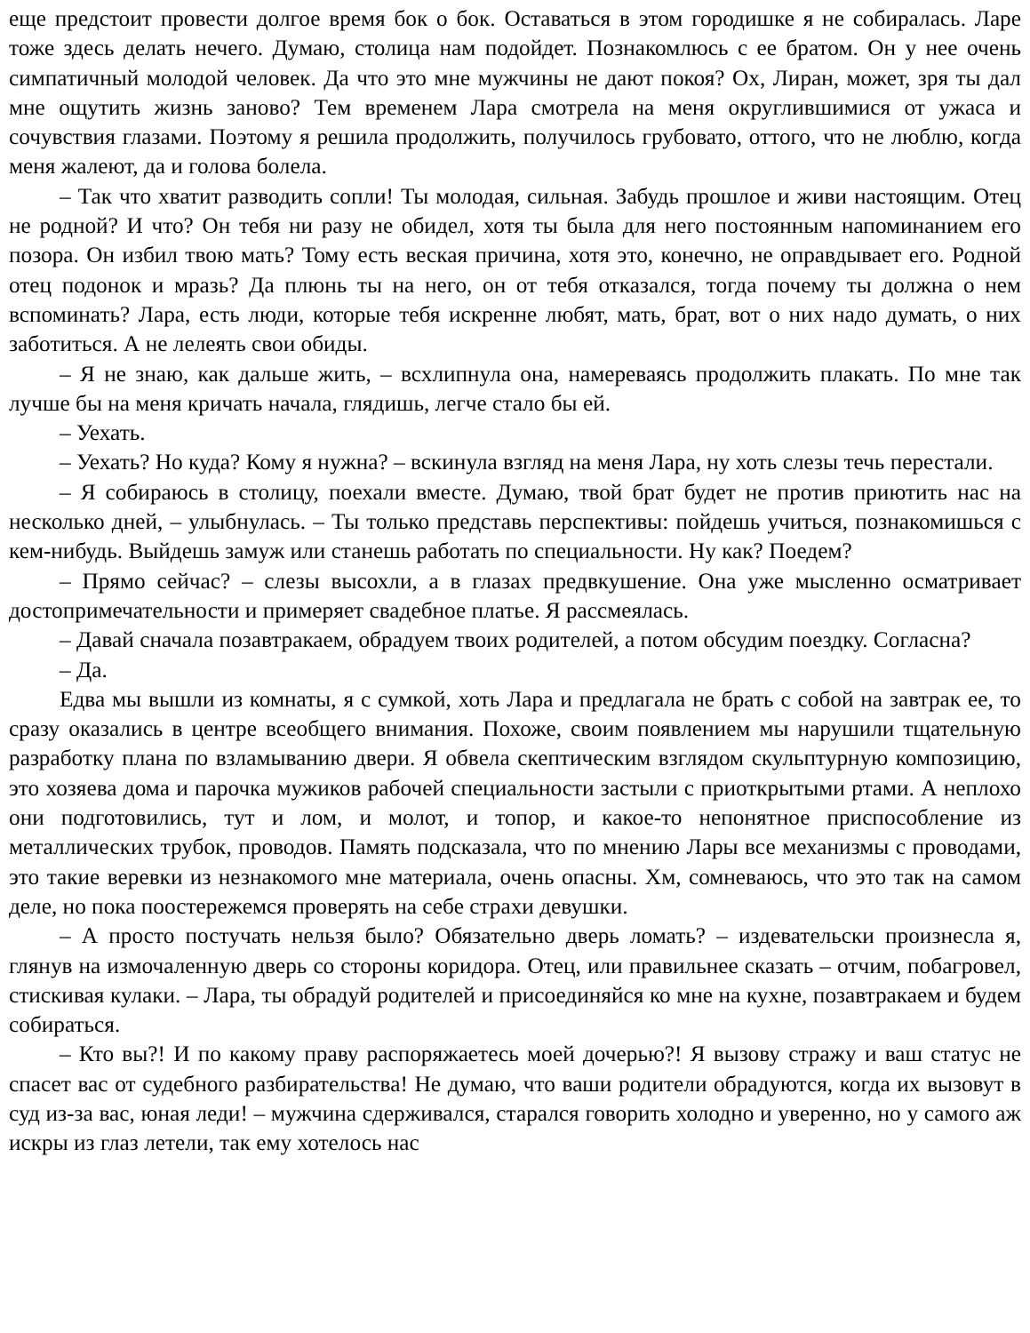еще предстоит провести долгое время бок о бок. Оставаться в этом городишке я не собиралась. Ларе тоже здесь делать нечего. Думаю, столица нам подойдет. Познакомлюсь с ее братом. Он у нее очень симпатичный молодой человек. Да что это мне мужчины не дают покоя? Ох, Лиран, может, зря ты дал мне ощутить жизнь заново? Тем временем Лара смотрела на меня округлившимися от ужаса и сочувствия глазами. Поэтому я решила продолжить, получилось грубовато, оттого, что не люблю, когда меня жалеют, да и голова болела.
– Так что хватит разводить сопли! Ты молодая, сильная. Забудь прошлое и живи настоящим. Отец не родной? И что? Он тебя ни разу не обидел, хотя ты была для него постоянным напоминанием его позора. Он избил твою мать? Тому есть веская причина, хотя это, конечно, не оправдывает его. Родной отец подонок и мразь? Да плюнь ты на него, он от тебя отказался, тогда почему ты должна о нем вспоминать? Лара, есть люди, которые тебя искренне любят, мать, брат, вот о них надо думать, о них заботиться. А не лелеять свои обиды.
– Я не знаю, как дальше жить, – всхлипнула она, намереваясь продолжить плакать. По мне так лучше бы на меня кричать начала, глядишь, легче стало бы ей.
– Уехать.
– Уехать? Но куда? Кому я нужна? – вскинула взгляд на меня Лара, ну хоть слезы течь перестали.
– Я собираюсь в столицу, поехали вместе. Думаю, твой брат будет не против приютить нас на несколько дней, – улыбнулась. – Ты только представь перспективы: пойдешь учиться, познакомишься с кем-нибудь. Выйдешь замуж или станешь работать по специальности. Ну как? Поедем?
– Прямо сейчас? – слезы высохли, а в глазах предвкушение. Она уже мысленно осматривает достопримечательности и примеряет свадебное платье. Я рассмеялась.
– Давай сначала позавтракаем, обрадуем твоих родителей, а потом обсудим поездку. Согласна?
– Да.
Едва мы вышли из комнаты, я с сумкой, хоть Лара и предлагала не брать с собой на завтрак ее, то сразу оказались в центре всеобщего внимания. Похоже, своим появлением мы нарушили тщательную разработку плана по взламыванию двери. Я обвела скептическим взглядом скульптурную композицию, это хозяева дома и парочка мужиков рабочей специальности застыли с приоткрытыми ртами. А неплохо они подготовились, тут и лом, и молот, и топор, и какое-то непонятное приспособление из металлических трубок, проводов. Память подсказала, что по мнению Лары все механизмы с проводами, это такие веревки из незнакомого мне материала, очень опасны. Хм, сомневаюсь, что это так на самом деле, но пока поостережемся проверять на себе страхи девушки.
– А просто постучать нельзя было? Обязательно дверь ломать? – издевательски произнесла я, глянув на измочаленную дверь со стороны коридора. Отец, или правильнее сказать – отчим, побагровел, стискивая кулаки. – Лара, ты обрадуй родителей и присоединяйся ко мне на кухне, позавтракаем и будем собираться.
– Кто вы?! И по какому праву распоряжаетесь моей дочерью?! Я вызову стражу и ваш статус не спасет вас от судебного разбирательства! Не думаю, что ваши родители обрадуются, когда их вызовут в суд из-за вас, юная леди! – мужчина сдерживался, старался говорить холодно и уверенно, но у самого аж искры из глаз летели, так ему хотелось нас